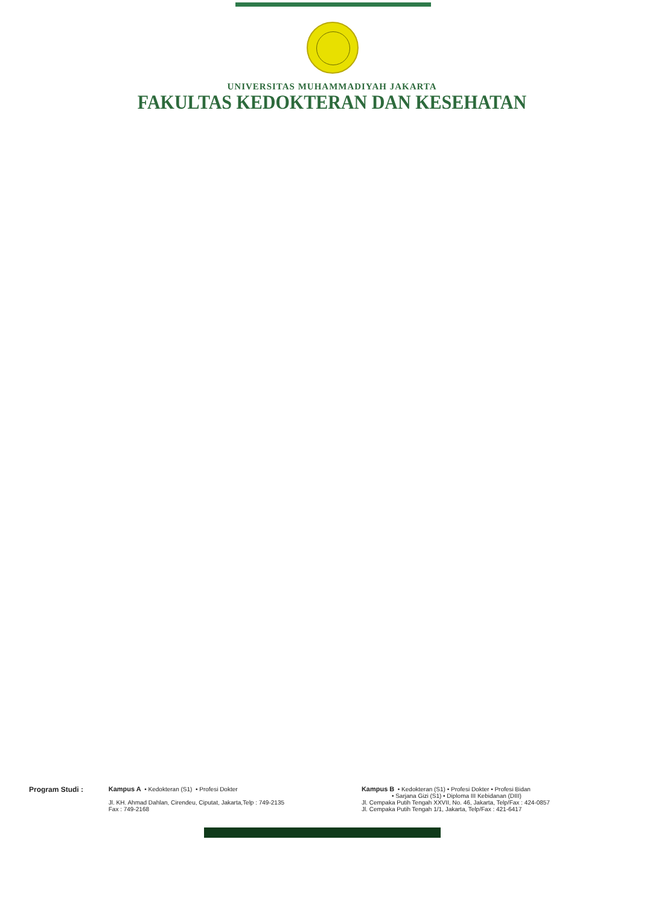UNIVERSITAS MUHAMMADIYAH JAKARTA
FAKULTAS KEDOKTERAN DAN KESEHATAN
Program Studi : Kampus A • Kedokteran (S1) • Profesi Dokter
Jl. KH. Ahmad Dahlan, Cirendeu, Ciputat, Jakarta,Telp : 749-2135
Fax : 749-2168
Kampus B • Kedokteran (S1) • Profesi Dokter • Profesi Bidan
• Sarjana Gizi (S1) • Diploma III Kebidanan (DIII)
Jl. Cempaka Putih Tengah XXVII, No. 46, Jakarta, Telp/Fax : 424-0857
Jl. Cempaka Putih Tengah 1/1, Jakarta, Telp/Fax : 421-6417